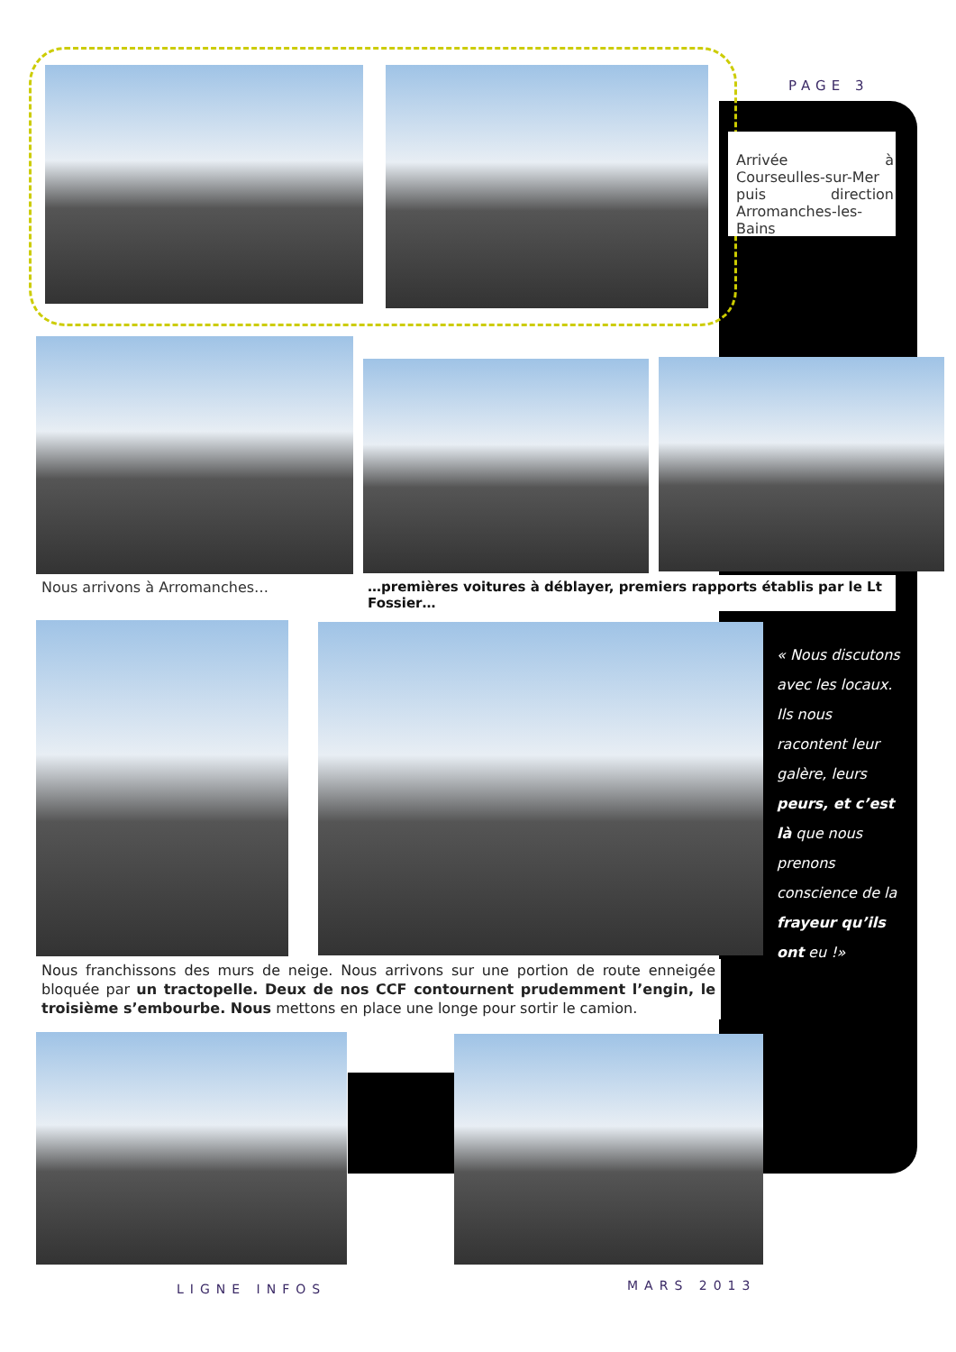PAGE 3
Arrivée à Courseulles-sur-Mer puis direction Arromanches-les-Bains
Nous arrivons à Arromanches…
…premières voitures à déblayer, premiers rapports établis par le Lt Fossier…
« Nous discutons avec les locaux. Ils nous racontent leur galère, leurs peurs, et c’est là que nous prenons conscience de la frayeur qu’ils ont eu !»
Nous franchissons des murs de neige. Nous arrivons sur une portion de route enneigée bloquée par un tractopelle. Deux de nos CCF contournent prudemment l’engin, le troisième s’embourbe. Nous mettons en place une longe pour sortir le camion.
LIGNE INFOS MARS 2013